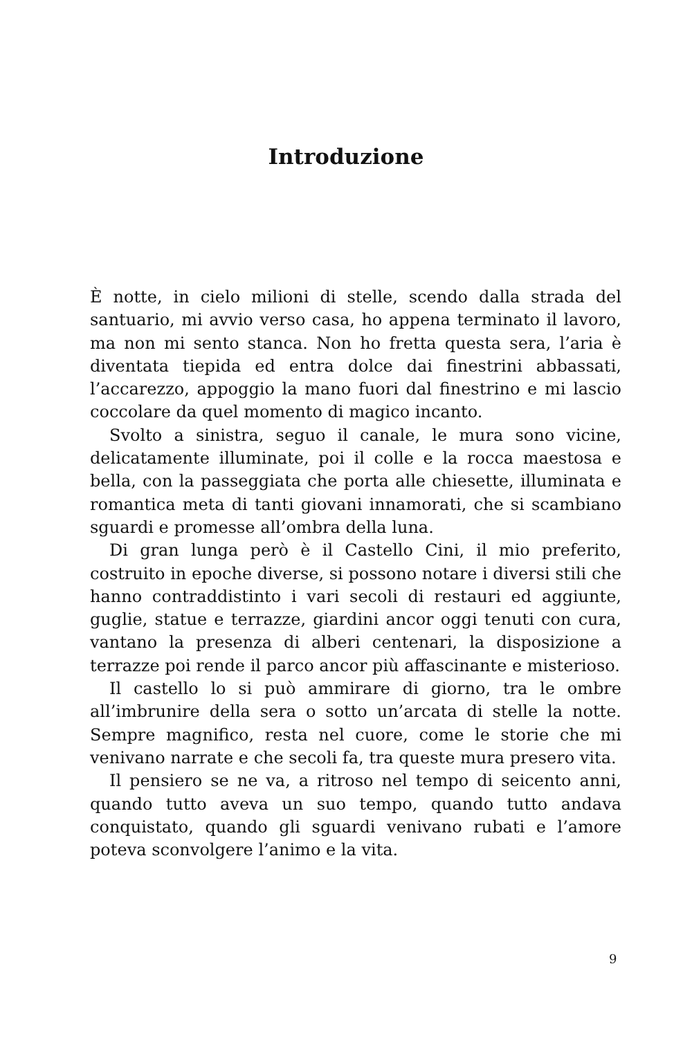Introduzione
È notte, in cielo milioni di stelle, scendo dalla strada del santuario, mi avvio verso casa, ho appena terminato il lavoro, ma non mi sento stanca. Non ho fretta questa sera, l’aria è diventata tiepida ed entra dolce dai finestrini abbassati, l’accarezzo, appoggio la mano fuori dal finestrino e mi lascio coccolare da quel momento di magico incanto.
Svolto a sinistra, seguo il canale, le mura sono vicine, delicatamente illuminate, poi il colle e la rocca maestosa e bella, con la passeggiata che porta alle chiesette, illuminata e romantica meta di tanti giovani innamorati, che si scambiano sguardi e promesse all’ombra della luna.
Di gran lunga però è il Castello Cini, il mio preferito, costruito in epoche diverse, si possono notare i diversi stili che hanno contraddistinto i vari secoli di restauri ed aggiunte, guglie, statue e terrazze, giardini ancor oggi tenuti con cura, vantano la presenza di alberi centenari, la disposizione a terrazze poi rende il parco ancor più affascinante e misterioso.
Il castello lo si può ammirare di giorno, tra le ombre all’imbrunire della sera o sotto un’arcata di stelle la notte. Sempre magnifico, resta nel cuore, come le storie che mi venivano narrate e che secoli fa, tra queste mura presero vita.
Il pensiero se ne va, a ritroso nel tempo di seicento anni, quando tutto aveva un suo tempo, quando tutto andava conquistato, quando gli sguardi venivano rubati e l’amore poteva sconvolgere l’animo e la vita.
9